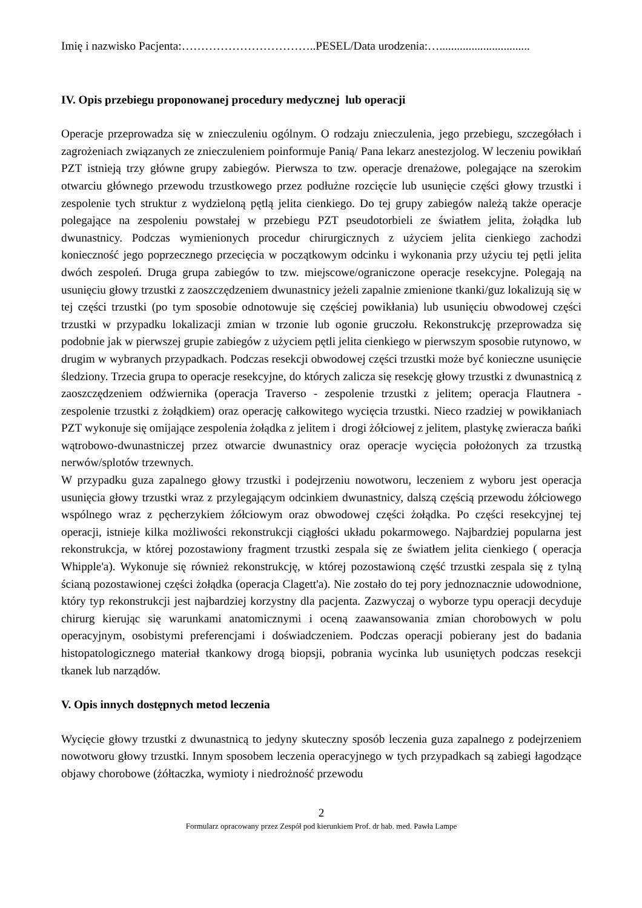Imię i nazwisko Pacjenta:……………………………..PESEL/Data urodzenia:…...............................
IV. Opis przebiegu proponowanej procedury medycznej lub operacji
Operacje przeprowadza się w znieczuleniu ogólnym. O rodzaju znieczulenia, jego przebiegu, szczegółach i zagrożeniach związanych ze znieczuleniem poinformuje Panią/ Pana lekarz anestezjolog. W leczeniu powikłań PZT istnieją trzy główne grupy zabiegów. Pierwsza to tzw. operacje drenażowe, polegające na szerokim otwarciu głównego przewodu trzustkowego przez podłużne rozcięcie lub usunięcie części głowy trzustki i zespolenie tych struktur z wydzieloną pętlą jelita cienkiego. Do tej grupy zabiegów należą także operacje polegające na zespoleniu powstałej w przebiegu PZT pseudotorbieli ze światłem jelita, żołądka lub dwunastnicy. Podczas wymienionych procedur chirurgicznych z użyciem jelita cienkiego zachodzi konieczność jego poprzecznego przecięcia w początkowym odcinku i wykonania przy użyciu tej pętli jelita dwóch zespoleń. Druga grupa zabiegów to tzw. miejscowe/ograniczone operacje resekcyjne. Polegają na usunięciu głowy trzustki z zaoszczędzeniem dwunastnicy jeżeli zapalnie zmienione tkanki/guz lokalizują się w tej części trzustki (po tym sposobie odnotowuje się częściej powikłania) lub usunięciu obwodowej części trzustki w przypadku lokalizacji zmian w trzonie lub ogonie gruczołu. Rekonstrukcję przeprowadza się podobnie jak w pierwszej grupie zabiegów z użyciem pętli jelita cienkiego w pierwszym sposobie rutynowo, w drugim w wybranych przypadkach. Podczas resekcji obwodowej części trzustki może być konieczne usunięcie śledziony. Trzecia grupa to operacje resekcyjne, do których zalicza się resekcję głowy trzustki z dwunastnicą z zaoszczędzeniem odźwiernika (operacja Traverso - zespolenie trzustki z jelitem; operacja Flautnera - zespolenie trzustki z żołądkiem) oraz operację całkowitego wycięcia trzustki. Nieco rzadziej w powikłaniach PZT wykonuje się omijające zespolenia żołądka z jelitem i drogi żółciowej z jelitem, plastykę zwieracza bańki wątrobowo-dwunastniczej przez otwarcie dwunastnicy oraz operacje wycięcia położonych za trzustką nerwów/splotów trzewnych.
W przypadku guza zapalnego głowy trzustki i podejrzeniu nowotworu, leczeniem z wyboru jest operacja usunięcia głowy trzustki wraz z przylegającym odcinkiem dwunastnicy, dalszą częścią przewodu żółciowego wspólnego wraz z pęcherzykiem żółciowym oraz obwodowej części żołądka. Po części resekcyjnej tej operacji, istnieje kilka możliwości rekonstrukcji ciągłości układu pokarmowego. Najbardziej popularna jest rekonstrukcja, w której pozostawiony fragment trzustki zespala się ze światłem jelita cienkiego ( operacja Whipple'a). Wykonuje się również rekonstrukcję, w której pozostawioną część trzustki zespala się z tylną ścianą pozostawionej części żołądka (operacja Clagett'a). Nie zostało do tej pory jednoznacznie udowodnione, który typ rekonstrukcji jest najbardziej korzystny dla pacjenta. Zazwyczaj o wyborze typu operacji decyduje chirurg kierując się warunkami anatomicznymi i oceną zaawansowania zmian chorobowych w polu operacyjnym, osobistymi preferencjami i doświadczeniem. Podczas operacji pobierany jest do badania histopatologicznego materiał tkankowy drogą biopsji, pobrania wycinka lub usuniętych podczas resekcji tkanek lub narządów.
V. Opis innych dostępnych metod leczenia
Wycięcie głowy trzustki z dwunastnicą to jedyny skuteczny sposób leczenia guza zapalnego z podejrzeniem nowotworu głowy trzustki. Innym sposobem leczenia operacyjnego w tych przypadkach są zabiegi łagodzące objawy chorobowe (żółtaczka, wymioty i niedrożność przewodu
2
Formularz opracowany przez Zespół pod kierunkiem Prof. dr hab. med. Pawła Lampe